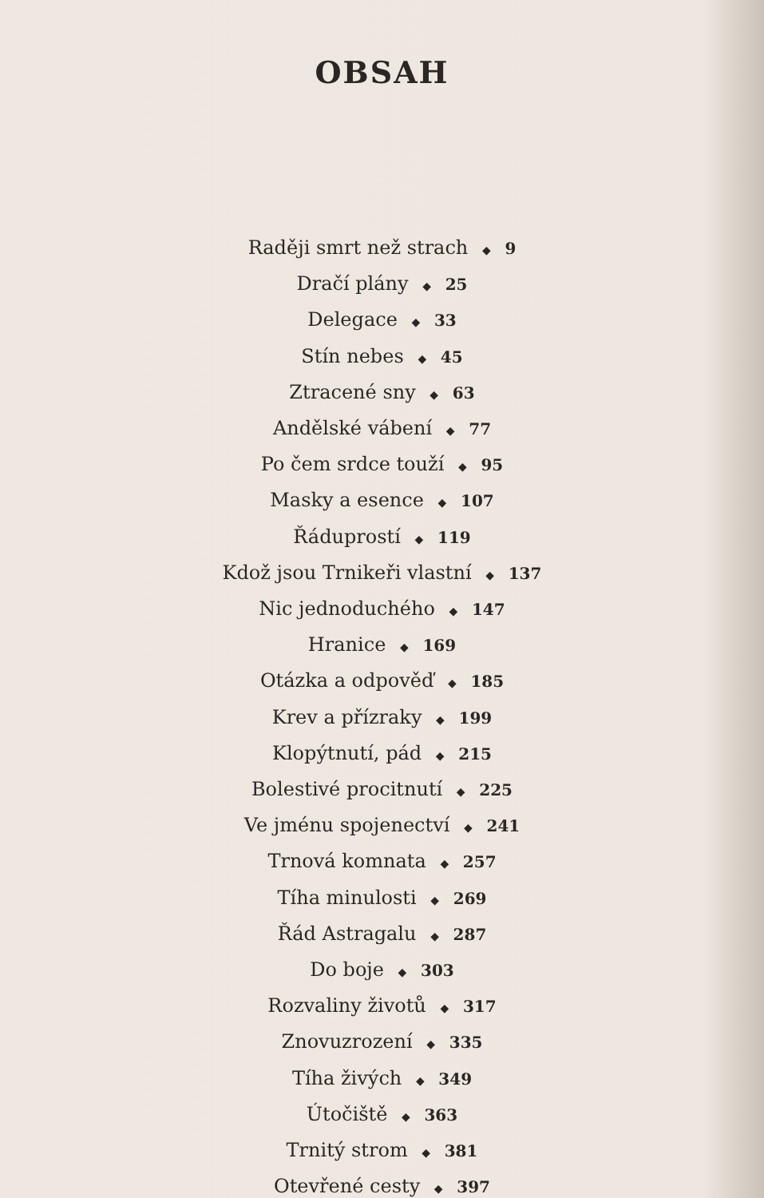OBSAH
Raději smrt než strach ◆ 9
Dračí plány ◆ 25
Delegace ◆ 33
Stín nebes ◆ 45
Ztracené sny ◆ 63
Andělské vábení ◆ 77
Po čem srdce touží ◆ 95
Masky a esence ◆ 107
Řáduprostí ◆ 119
Kdož jsou Trnikeři vlastní ◆ 137
Nic jednoduchého ◆ 147
Hranice ◆ 169
Otázka a odpověď ◆ 185
Krev a přízraky ◆ 199
Klopýtnutí, pád ◆ 215
Bolestivé procitnutí ◆ 225
Ve jménu spojenectví ◆ 241
Trnová komnata ◆ 257
Tíha minulosti ◆ 269
Řád Astragalu ◆ 287
Do boje ◆ 303
Rozvaliny životů ◆ 317
Znovuzrození ◆ 335
Tíha živých ◆ 349
Útočiště ◆ 363
Trnitý strom ◆ 381
Otevřené cesty ◆ 397